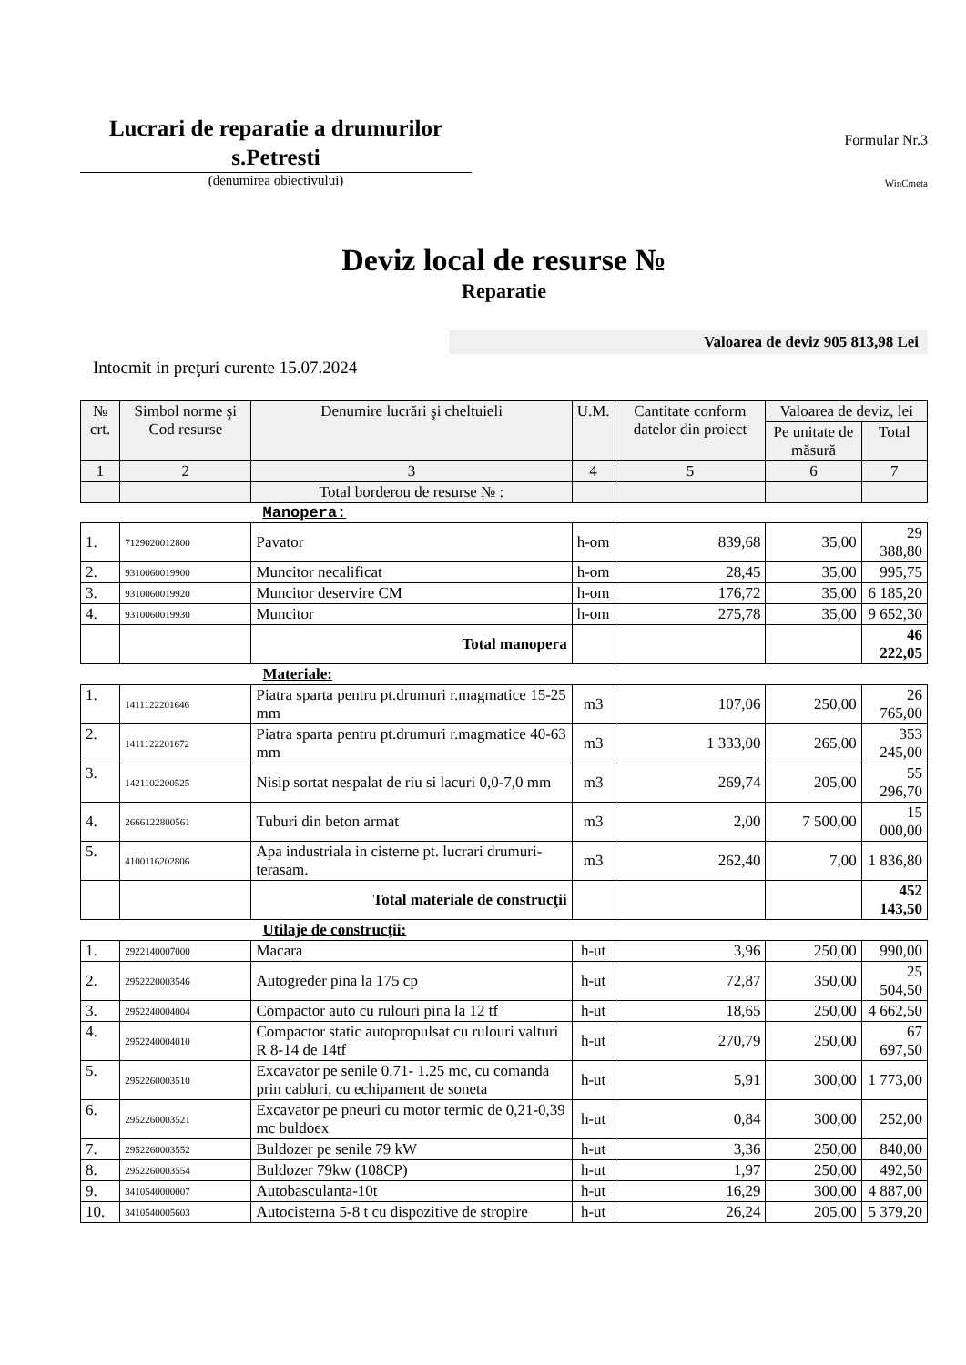Lucrari de reparatie a drumurilor s.Petresti
(denumirea obiectivului)
Formular Nr.3
WinCmeta
Deviz local de resurse №
Reparatie
Valoarea de deviz 905 813,98 Lei
Intocmit in preţuri curente 15.07.2024
| № crt. | Simbol norme şi Cod resurse | Denumire lucrări şi cheltuieli | U.M. | Cantitate conform datelor din proiect | Valoarea de deviz, lei | |
| --- | --- | --- | --- | --- | --- | --- |
| | | | | | Pe unitate de măsură | Total |
| 1 | 2 | 3 | 4 | 5 | 6 | 7 |
| | | Total borderou de resurse № : | | | | |
| Manopera: | | | | | | |
| 1. | 7129020012800 | Pavator | h-om | 839,68 | 35,00 | 29 388,80 |
| 2. | 9310060019900 | Muncitor necalificat | h-om | 28,45 | 35,00 | 995,75 |
| 3. | 9310060019920 | Muncitor deservire CM | h-om | 176,72 | 35,00 | 6 185,20 |
| 4. | 9310060019930 | Muncitor | h-om | 275,78 | 35,00 | 9 652,30 |
| | | Total manopera | | | | 46 222,05 |
| Materiale: | | | | | | |
| 1. | 1411122201646 | Piatra sparta pentru pt.drumuri r.magmatice 15-25 mm | m3 | 107,06 | 250,00 | 26 765,00 |
| 2. | 1411122201672 | Piatra sparta pentru pt.drumuri r.magmatice 40-63 mm | m3 | 1 333,00 | 265,00 | 353 245,00 |
| 3. | 1421102200525 | Nisip sortat nespalat de riu si lacuri 0,0-7,0 mm | m3 | 269,74 | 205,00 | 55 296,70 |
| 4. | 2666122800561 | Tuburi din beton armat | m3 | 2,00 | 7 500,00 | 15 000,00 |
| 5. | 4100116202806 | Apa industriala in cisterne pt. lucrari drumuri-terasam. | m3 | 262,40 | 7,00 | 1 836,80 |
| | | Total materiale de construcţii | | | | 452 143,50 |
| Utilaje de construcţii: | | | | | | |
| 1. | 2922140007000 | Macara | h-ut | 3,96 | 250,00 | 990,00 |
| 2. | 2952220003546 | Autogreder pina la 175 cp | h-ut | 72,87 | 350,00 | 25 504,50 |
| 3. | 2952240004004 | Compactor auto cu rulouri pina la 12 tf | h-ut | 18,65 | 250,00 | 4 662,50 |
| 4. | 2952240004010 | Compactor static autopropulsat cu rulouri valturi R 8-14 de 14tf | h-ut | 270,79 | 250,00 | 67 697,50 |
| 5. | 2952260003510 | Excavator pe senile 0.71- 1.25 mc, cu comanda prin cabluri, cu echipament de soneta | h-ut | 5,91 | 300,00 | 1 773,00 |
| 6. | 2952260003521 | Excavator pe pneuri cu motor termic de 0,21-0,39 mc buldoex | h-ut | 0,84 | 300,00 | 252,00 |
| 7. | 2952260003552 | Buldozer pe senile 79 kW | h-ut | 3,36 | 250,00 | 840,00 |
| 8. | 2952260003554 | Buldozer 79kw (108CP) | h-ut | 1,97 | 250,00 | 492,50 |
| 9. | 3410540000007 | Autobasculanta-10t | h-ut | 16,29 | 300,00 | 4 887,00 |
| 10. | 3410540005603 | Autocisterna 5-8 t cu dispozitive de stropire | h-ut | 26,24 | 205,00 | 5 379,20 |